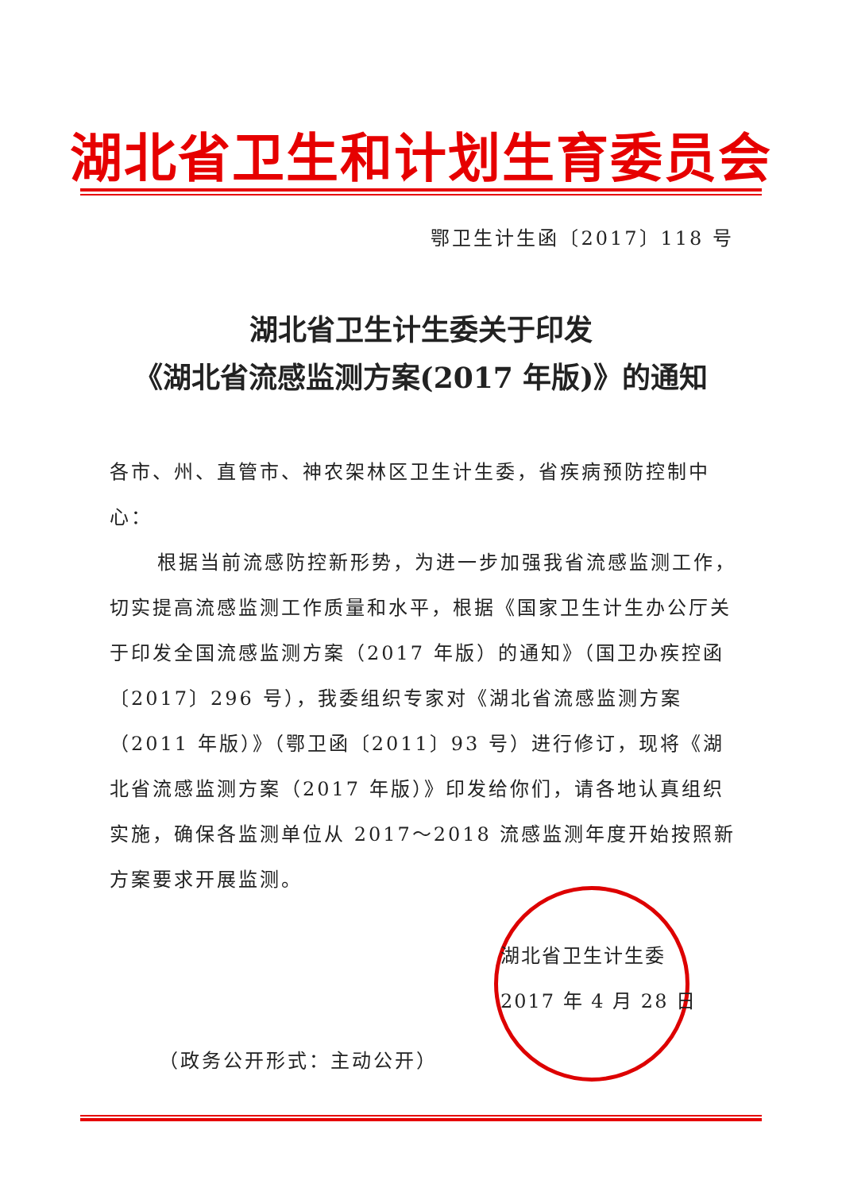湖北省卫生和计划生育委员会
鄂卫生计生函〔2017〕118 号
湖北省卫生计生委关于印发
《湖北省流感监测方案(2017 年版)》的通知
各市、州、直管市、神农架林区卫生计生委，省疾病预防控制中心：
根据当前流感防控新形势，为进一步加强我省流感监测工作，切实提高流感监测工作质量和水平，根据《国家卫生计生办公厅关于印发全国流感监测方案（2017 年版）的通知》（国卫办疾控函〔2017〕296 号），我委组织专家对《湖北省流感监测方案（2011 年版）》（鄂卫函〔2011〕93 号）进行修订，现将《湖北省流感监测方案（2017 年版）》印发给你们，请各地认真组织实施，确保各监测单位从 2017～2018 流感监测年度开始按照新方案要求开展监测。
湖北省卫生计生委
2017 年 4 月 28 日
（政务公开形式：主动公开）